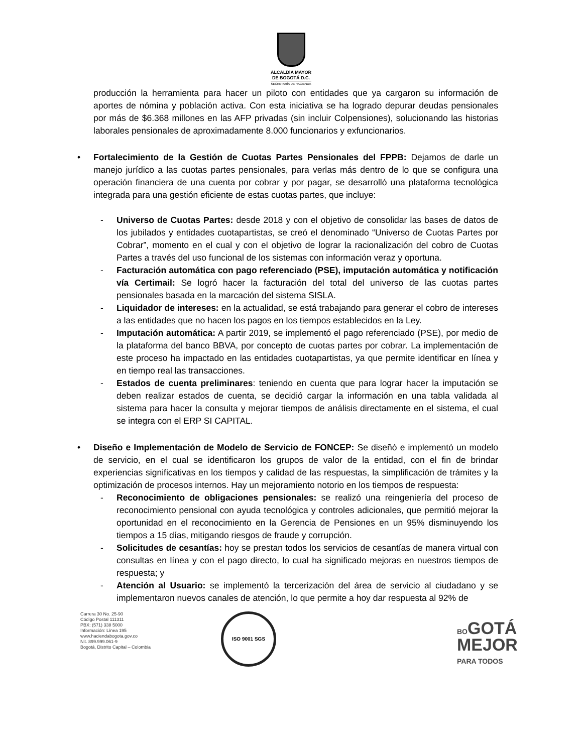ALCALDÍA MAYOR
DE BOGOTÁ D.C.
SECRETARÍA DE HACIENDA
producción la herramienta para hacer un piloto con entidades que ya cargaron su información de aportes de nómina y población activa. Con esta iniciativa se ha logrado depurar deudas pensionales por más de $6.368 millones en las AFP privadas (sin incluir Colpensiones), solucionando las historias laborales pensionales de aproximadamente 8.000 funcionarios y exfuncionarios.
• Fortalecimiento de la Gestión de Cuotas Partes Pensionales del FPPB: Dejamos de darle un manejo jurídico a las cuotas partes pensionales, para verlas más dentro de lo que se configura una operación financiera de una cuenta por cobrar y por pagar, se desarrolló una plataforma tecnológica integrada para una gestión eficiente de estas cuotas partes, que incluye:
- Universo de Cuotas Partes: desde 2018 y con el objetivo de consolidar las bases de datos de los jubilados y entidades cuotapartistas, se creó el denominado “Universo de Cuotas Partes por Cobrar”, momento en el cual y con el objetivo de lograr la racionalización del cobro de Cuotas Partes a través del uso funcional de los sistemas con información veraz y oportuna.
- Facturación automática con pago referenciado (PSE), imputación automática y notificación vía Certimail: Se logró hacer la facturación del total del universo de las cuotas partes pensionales basada en la marcación del sistema SISLA.
- Liquidador de intereses: en la actualidad, se está trabajando para generar el cobro de intereses a las entidades que no hacen los pagos en los tiempos establecidos en la Ley.
- Imputación automática: A partir 2019, se implementó el pago referenciado (PSE), por medio de la plataforma del banco BBVA, por concepto de cuotas partes por cobrar. La implementación de este proceso ha impactado en las entidades cuotapartistas, ya que permite identificar en línea y en tiempo real las transacciones.
- Estados de cuenta preliminares: teniendo en cuenta que para lograr hacer la imputación se deben realizar estados de cuenta, se decidió cargar la información en una tabla validada al sistema para hacer la consulta y mejorar tiempos de análisis directamente en el sistema, el cual se integra con el ERP SI CAPITAL.
• Diseño e Implementación de Modelo de Servicio de FONCEP: Se diseñó e implementó un modelo de servicio, en el cual se identificaron los grupos de valor de la entidad, con el fin de brindar experiencias significativas en los tiempos y calidad de las respuestas, la simplificación de trámites y la optimización de procesos internos. Hay un mejoramiento notorio en los tiempos de respuesta:
- Reconocimiento de obligaciones pensionales: se realizó una reingeniería del proceso de reconocimiento pensional con ayuda tecnológica y controles adicionales, que permitió mejorar la oportunidad en el reconocimiento en la Gerencia de Pensiones en un 95% disminuyendo los tiempos a 15 días, mitigando riesgos de fraude y corrupción.
- Solicitudes de cesantías: hoy se prestan todos los servicios de cesantías de manera virtual con consultas en línea y con el pago directo, lo cual ha significado mejoras en nuestros tiempos de respuesta; y
- Atención al Usuario: se implementó la tercerización del área de servicio al ciudadano y se implementaron nuevos canales de atención, lo que permite a hoy dar respuesta al 92% de
Carrera 30 No. 25-90
Código Postal 111311
PBX: (571) 338 5000
Información: Línea 195
www.haciendabogota.gov.co
Nit. 899.999.061-9
Bogotá, Distrito Capital – Colombia
ISO 9001 SGS
BOGOTÁ
MEJOR
PARA TODOS